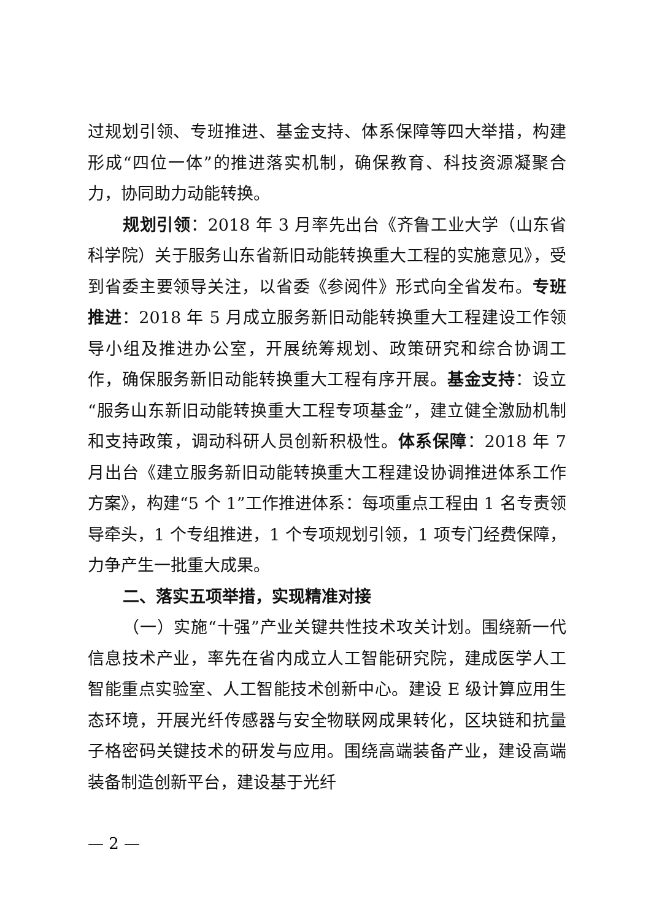过规划引领、专班推进、基金支持、体系保障等四大举措，构建形成“四位一体”的推进落实机制，确保教育、科技资源凝聚合力，协同助力动能转换。
规划引领：2018 年 3 月率先出台《齐鲁工业大学（山东省科学院）关于服务山东省新旧动能转换重大工程的实施意见》，受到省委主要领导关注，以省委《参阅件》形式向全省发布。专班推进：2018 年 5 月成立服务新旧动能转换重大工程建设工作领导小组及推进办公室，开展统筹规划、政策研究和综合协调工作，确保服务新旧动能转换重大工程有序开展。基金支持：设立“服务山东新旧动能转换重大工程专项基金”，建立健全激励机制和支持政策，调动科研人员创新积极性。体系保障：2018 年 7 月出台《建立服务新旧动能转换重大工程建设协调推进体系工作方案》，构建“5 个 1”工作推进体系：每项重点工程由 1 名专责领导牵头，1 个专组推进，1 个专项规划引领，1 项专门经费保障，力争产生一批重大成果。
二、落实五项举措，实现精准对接
（一）实施“十强”产业关键共性技术攻关计划。围绕新一代信息技术产业，率先在省内成立人工智能研究院，建成医学人工智能重点实验室、人工智能技术创新中心。建设 E 级计算应用生态环境，开展光纤传感器与安全物联网成果转化，区块链和抗量子格密码关键技术的研发与应用。围绕高端装备产业，建设高端装备制造创新平台，建设基于光纤
— 2 —